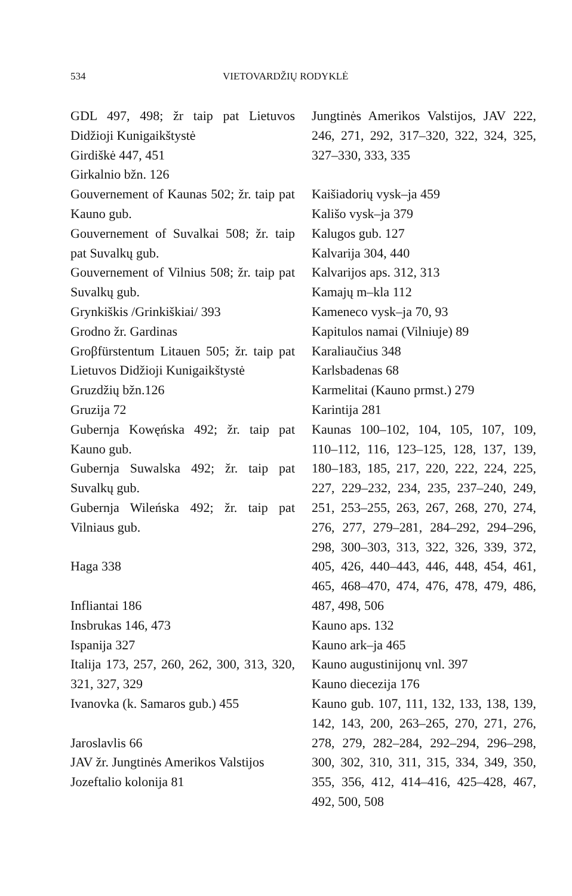534 VIETOVARDŽIŲ RODYKLĖ
GDL 497, 498; žr taip pat Lietuvos Didžioji Kunigaikštystė
Girdiškė 447, 451
Girkalnio bžn. 126
Gouvernement of Kaunas 502; žr. taip pat Kauno gub.
Gouvernement of Suvalkai 508; žr. taip pat Suvalkų gub.
Gouvernement of Vilnius 508; žr. taip pat Suvalkų gub.
Grynkiškis /Grinkiškiai/ 393
Grodno žr. Gardinas
Groβfürstentum Litauen 505; žr. taip pat Lietuvos Didžioji Kunigaikštystė
Gruzdžių bžn.126
Gruzija 72
Gubernja Kowęńska 492; žr. taip pat Kauno gub.
Gubernja Suwalska 492; žr. taip pat Suvalkų gub.
Gubernja Wileńska 492; žr. taip pat Vilniaus gub.
Haga 338
Infliantai 186
Insbrukas 146, 473
Ispanija 327
Italija 173, 257, 260, 262, 300, 313, 320, 321, 327, 329
Ivanovka (k. Samaros gub.) 455
Jaroslavlis 66
JAV žr. Jungtinės Amerikos Valstijos
Jozeftalio kolonija 81
Jungtinės Amerikos Valstijos, JAV 222, 246, 271, 292, 317–320, 322, 324, 325, 327–330, 333, 335
Kaišiadorių vysk–ja 459
Kališo vysk–ja 379
Kalugos gub. 127
Kalvarija 304, 440
Kalvarijos aps. 312, 313
Kamajų m–kla 112
Kameneco vysk–ja 70, 93
Kapitulos namai (Vilniuje) 89
Karaliaučius 348
Karlsbadenas 68
Karmelitai (Kauno prmst.) 279
Karintija 281
Kaunas 100–102, 104, 105, 107, 109, 110–112, 116, 123–125, 128, 137, 139, 180–183, 185, 217, 220, 222, 224, 225, 227, 229–232, 234, 235, 237–240, 249, 251, 253–255, 263, 267, 268, 270, 274, 276, 277, 279–281, 284–292, 294–296, 298, 300–303, 313, 322, 326, 339, 372, 405, 426, 440–443, 446, 448, 454, 461, 465, 468–470, 474, 476, 478, 479, 486, 487, 498, 506
Kauno aps. 132
Kauno ark–ja 465
Kauno augustinijonų vnl. 397
Kauno diecezija 176
Kauno gub. 107, 111, 132, 133, 138, 139, 142, 143, 200, 263–265, 270, 271, 276, 278, 279, 282–284, 292–294, 296–298, 300, 302, 310, 311, 315, 334, 349, 350, 355, 356, 412, 414–416, 425–428, 467, 492, 500, 508